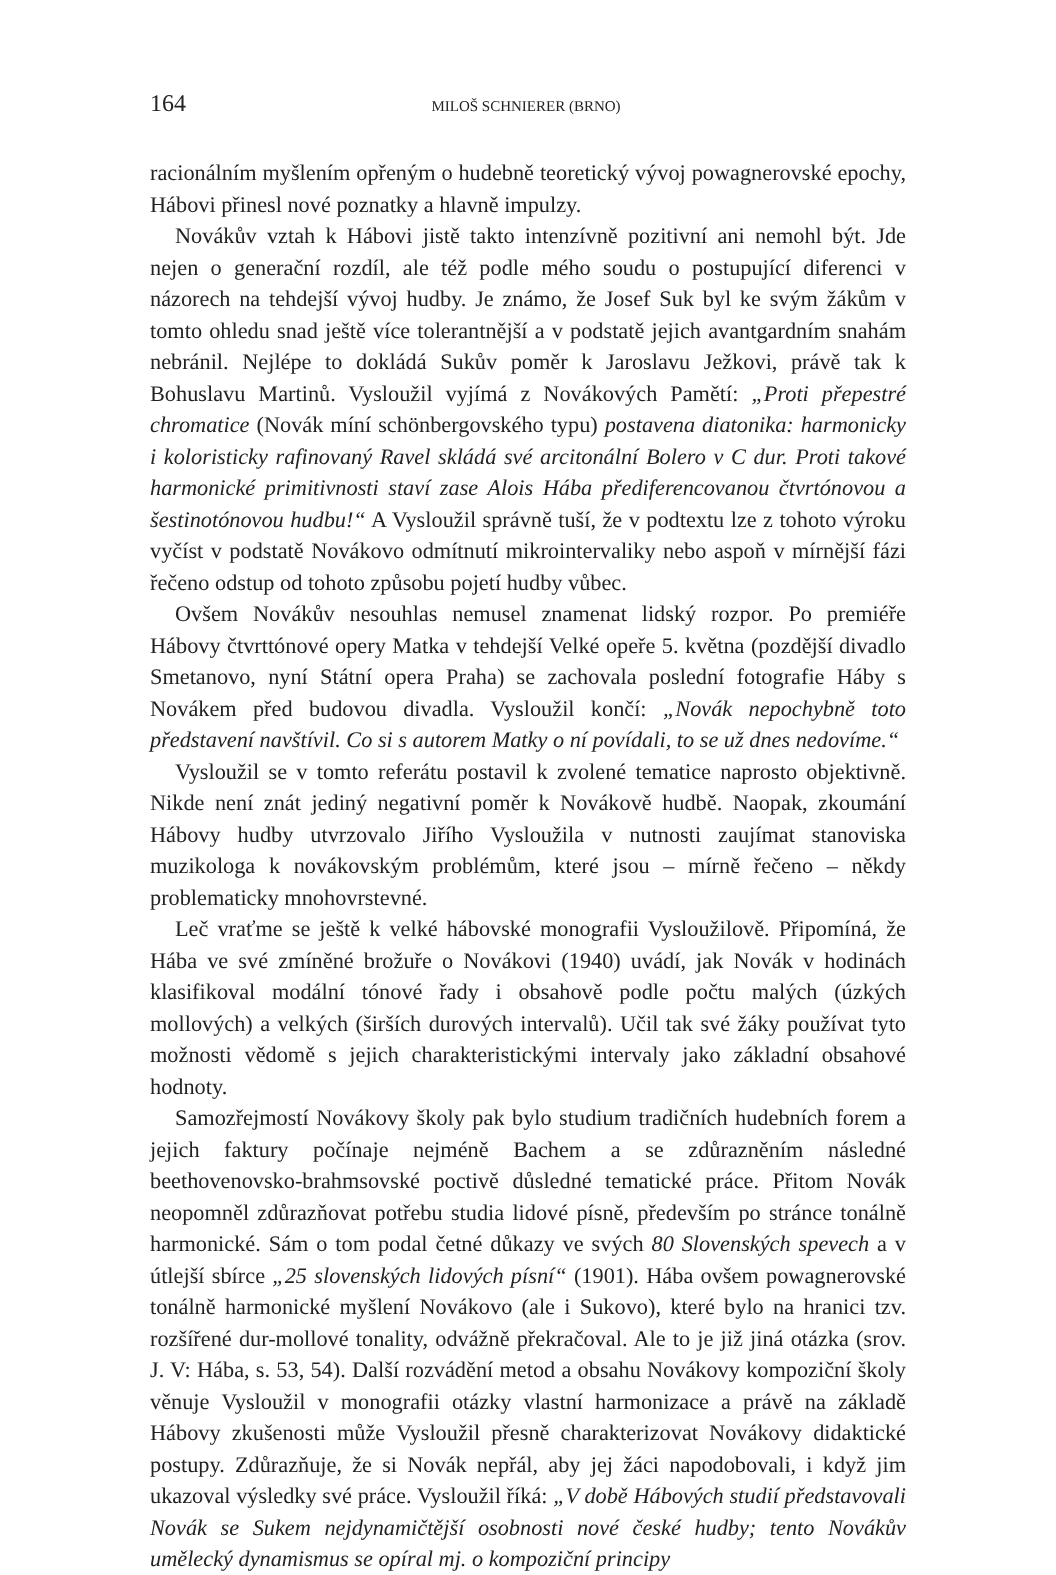164 MILOŠ SCHNIERER (BRNO)
racionálním myšlením opřeným o hudebně teoretický vývoj powagnerovské epochy, Hábovi přinesl nové poznatky a hlavně impulzy.
Novákův vztah k Hábovi jistě takto intenzívně pozitivní ani nemohl být. Jde nejen o generační rozdíl, ale též podle mého soudu o postupující diferenci v názorech na tehdejší vývoj hudby. Je známo, že Josef Suk byl ke svým žákům v tomto ohledu snad ještě více tolerantnější a v podstatě jejich avantgardním snahám nebránil. Nejlépe to dokládá Sukův poměr k Jaroslavu Ježkovi, právě tak k Bohuslavu Martinů. Vysloužil vyjímá z Novákových Pamětí: „Proti přepestré chromatice (Novák míní schönbergovského typu) postavena diatonika: harmonicky i koloristicky rafinovaný Ravel skládá své arcitonální Bolero v C dur. Proti takové harmonické primitivnosti staví zase Alois Hába přediferencovanou čtvrtónovou a šestinotónovou hudbu!“ A Vysloužil správně tuší, že v podtextu lze z tohoto výroku vyčíst v podstatě Novákovo odmítnutí mikrointervaliky nebo aspoň v mírnější fázi řečeno odstup od tohoto způsobu pojetí hudby vůbec.
Ovšem Novákův nesouhlas nemusel znamenat lidský rozpor. Po premiéře Hábovy čtvrttónové opery Matka v tehdejší Velké opeře 5. května (pozdější divadlo Smetanovo, nyní Státní opera Praha) se zachovala poslední fotografie Háby s Novákem před budovou divadla. Vysloužil končí: „Novák nepochybně toto představení navštívil. Co si s autorem Matky o ní povídali, to se už dnes nedovíme.“
Vysloužil se v tomto referátu postavil k zvolené tematice naprosto objektivně. Nikde není znát jediný negativní poměr k Novákově hudbě. Naopak, zkoumání Hábovy hudby utvrzovalo Jiřího Vysloužila v nutnosti zaujímat stanoviska muzikologa k novákovským problémům, které jsou – mírně řečeno – někdy problematicky mnohovrstevné.
Leč vraťme se ještě k velké hábovské monografii Vysloužilově. Připomíná, že Hába ve své zmíněné brožuře o Novákovi (1940) uvádí, jak Novák v hodinách klasifikoval modální tónové řady i obsahově podle počtu malých (úzkých mollových) a velkých (širších durových intervalů). Učil tak své žáky používat tyto možnosti vědomě s jejich charakteristickými intervaly jako základní obsahové hodnoty.
Samozřejmostí Novákovy školy pak bylo studium tradičních hudebních forem a jejich faktury počínaje nejméně Bachem a se zdůrazněním následné beethovenovsko-brahmsovské poctivě důsledné tematické práce. Přitom Novák neopomněl zdůrazňovat potřebu studia lidové písně, především po stránce tonálně harmonické. Sám o tom podal četné důkazy ve svých 80 Slovenských spevech a v útlejší sbírce „25 slovenských lidových písní“ (1901). Hába ovšem powagnerovské tonálně harmonické myšlení Novákovo (ale i Sukovo), které bylo na hranici tzv. rozšířené dur-mollové tonality, odvážně překračoval. Ale to je již jiná otázka (srov. J. V: Hába, s. 53, 54). Další rozvádění metod a obsahu Novákovy kompoziční školy věnuje Vysloužil v monografii otázky vlastní harmonizace a právě na základě Hábovy zkušenosti může Vysloužil přesně charakterizovat Novákovy didaktické postupy. Zdůrazňuje, že si Novák nepřál, aby jej žáci napodobovali, i když jim ukazoval výsledky své práce. Vysloužil říká: „V době Hábových studií představovali Novák se Sukem nejdynamičtější osobnosti nové české hudby; tento Novákův umělecký dynamismus se opíral mj. o kompoziční principy